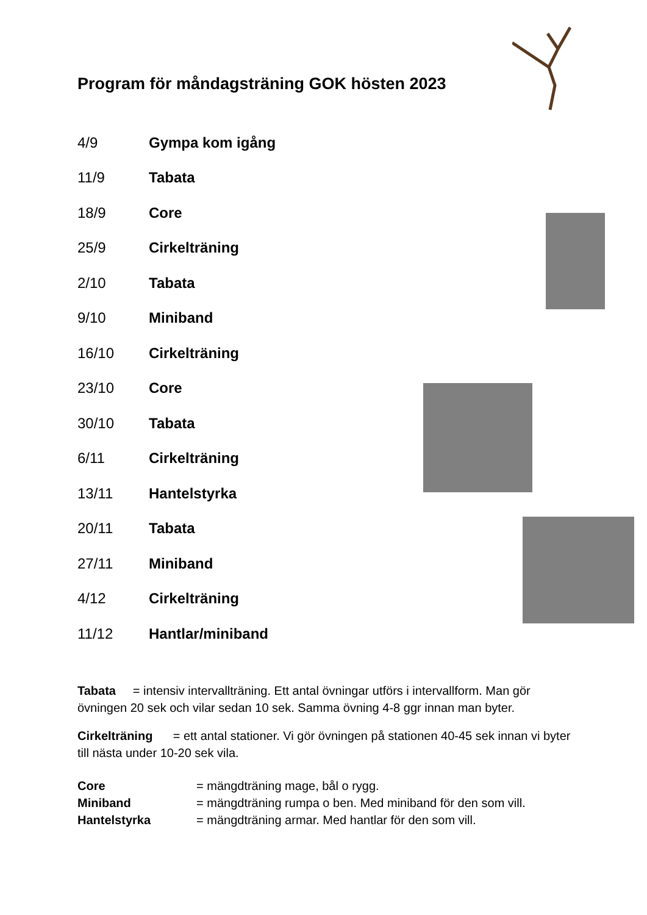Program för måndagsträning GOK hösten 2023
| 4/9 | Gympa kom igång |
| 11/9 | Tabata |
| 18/9 | Core |
| 25/9 | Cirkelträning |
| 2/10 | Tabata |
| 9/10 | Miniband |
| 16/10 | Cirkelträning |
| 23/10 | Core |
| 30/10 | Tabata |
| 6/11 | Cirkelträning |
| 13/11 | Hantelstyrka |
| 20/11 | Tabata |
| 27/11 | Miniband |
| 4/12 | Cirkelträning |
| 11/12 | Hantlar/miniband |
Tabata = intensiv intervallträning. Ett antal övningar utförs i intervallform. Man gör övningen 20 sek och vilar sedan 10 sek. Samma övning 4-8 ggr innan man byter.
Cirkelträning = ett antal stationer. Vi gör övningen på stationen 40-45 sek innan vi byter till nästa under 10-20 sek vila.
| Core | = mängdträning mage, bål o rygg. |
| Miniband | = mängdträning rumpa o ben. Med miniband för den som vill. |
| Hantelstyrka | = mängdträning armar. Med hantlar för den som vill. |